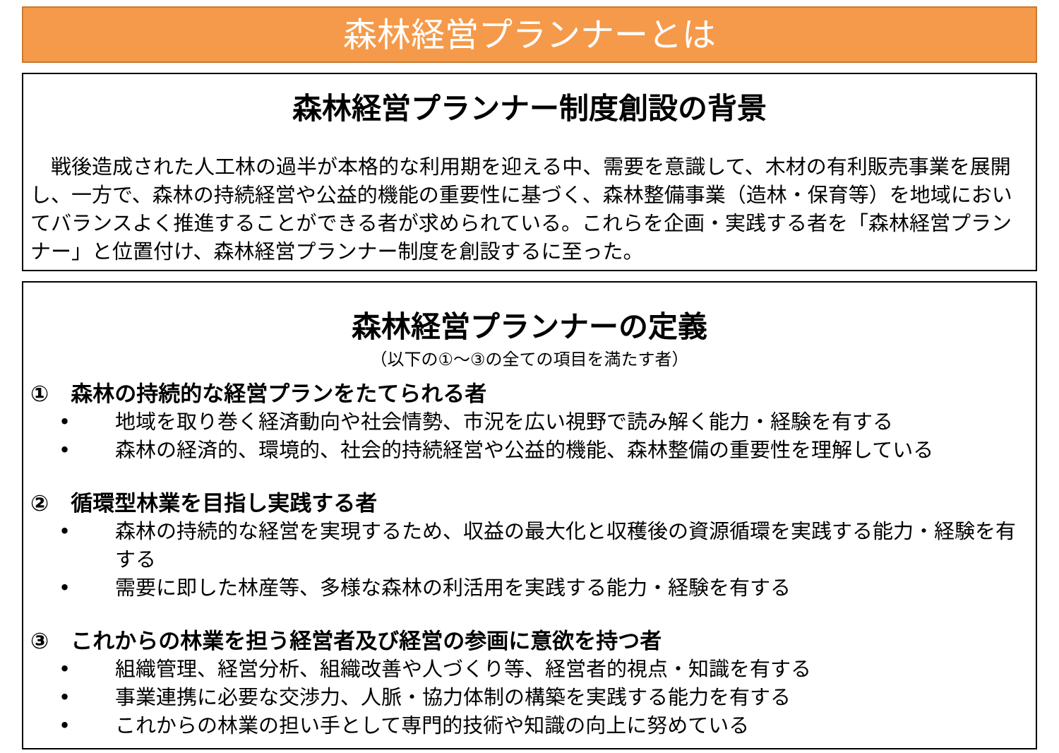森林経営プランナーとは
森林経営プランナー制度創設の背景
　戦後造成された人工林の過半が本格的な利用期を迎える中、需要を意識して、木材の有利販売事業を展開し、一方で、森林の持続経営や公益的機能の重要性に基づく、森林整備事業（造林・保育等）を地域においてバランスよく推進することができる者が求められている。これらを企画・実践する者を「森林経営プランナー」と位置付け、森林経営プランナー制度を創設するに至った。
森林経営プランナーの定義
（以下の①～③の全ての項目を満たす者）
①　森林の持続的な経営プランをたてられる者
• 地域を取り巻く経済動向や社会情勢、市況を広い視野で読み解く能力・経験を有する
• 森林の経済的、環境的、社会的持続経営や公益的機能、森林整備の重要性を理解している
②　循環型林業を目指し実践する者
• 森林の持続的な経営を実現するため、収益の最大化と収穫後の資源循環を実践する能力・経験を有する
• 需要に即した林産等、多様な森林の利活用を実践する能力・経験を有する
③　これからの林業を担う経営者及び経営の参画に意欲を持つ者
• 組織管理、経営分析、組織改善や人づくり等、経営者的視点・知識を有する
• 事業連携に必要な交渉力、人脈・協力体制の構築を実践する能力を有する
• これからの林業の担い手として専門的技術や知識の向上に努めている